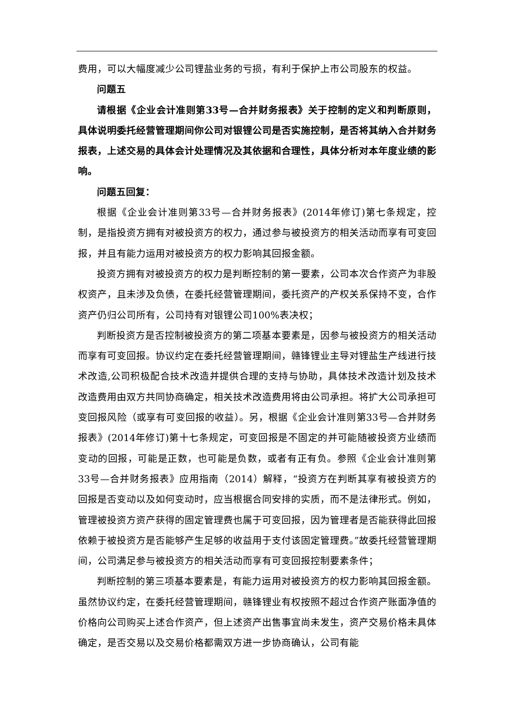费用，可以大幅度减少公司锂盐业务的亏损，有利于保护上市公司股东的权益。
问题五
请根据《企业会计准则第33号—合并财务报表》关于控制的定义和判断原则，具体说明委托经营管理期间你公司对银锂公司是否实施控制，是否将其纳入合并财务报表，上述交易的具体会计处理情况及其依据和合理性，具体分析对本年度业绩的影响。
问题五回复：
根据《企业会计准则第33号—合并财务报表》(2014年修订)第七条规定，控制，是指投资方拥有对被投资方的权力，通过参与被投资方的相关活动而享有可变回报，并且有能力运用对被投资方的权力影响其回报金额。
投资方拥有对被投资方的权力是判断控制的第一要素，公司本次合作资产为非股权资产，且未涉及负债，在委托经营管理期间，委托资产的产权关系保持不变，合作资产仍归公司所有，公司持有对银锂公司100%表决权；
判断投资方是否控制被投资方的第二项基本要素是，因参与被投资方的相关活动而享有可变回报。协议约定在委托经营管理期间，赣锋锂业主导对锂盐生产线进行技术改造,公司积极配合技术改造并提供合理的支持与协助，具体技术改造计划及技术改造费用由双方共同协商确定，相关技术改造费用将由公司承担。将扩大公司承担可变回报风险（或享有可变回报的收益）。另，根据《企业会计准则第33号—合并财务报表》(2014年修订)第十七条规定，可变回报是不固定的并可能随被投资方业绩而变动的回报，可能是正数，也可能是负数，或者有正有负。参照《企业会计准则第33号—合并财务报表》应用指南（2014）解释，“投资方在判断其享有被投资方的回报是否变动以及如何变动时，应当根据合同安排的实质，而不是法律形式。例如，管理被投资方资产获得的固定管理费也属于可变回报，因为管理者是否能获得此回报依赖于被投资方是否能够产生足够的收益用于支付该固定管理费。”故委托经营管理期间，公司满足参与被投资方的相关活动而享有可变回报控制要素条件；
判断控制的第三项基本要素是，有能力运用对被投资方的权力影响其回报金额。虽然协议约定，在委托经营管理期间，赣锋锂业有权按照不超过合作资产账面净值的价格向公司购买上述合作资产，但上述资产出售事宜尚未发生，资产交易价格未具体确定，是否交易以及交易价格都需双方进一步协商确认，公司有能